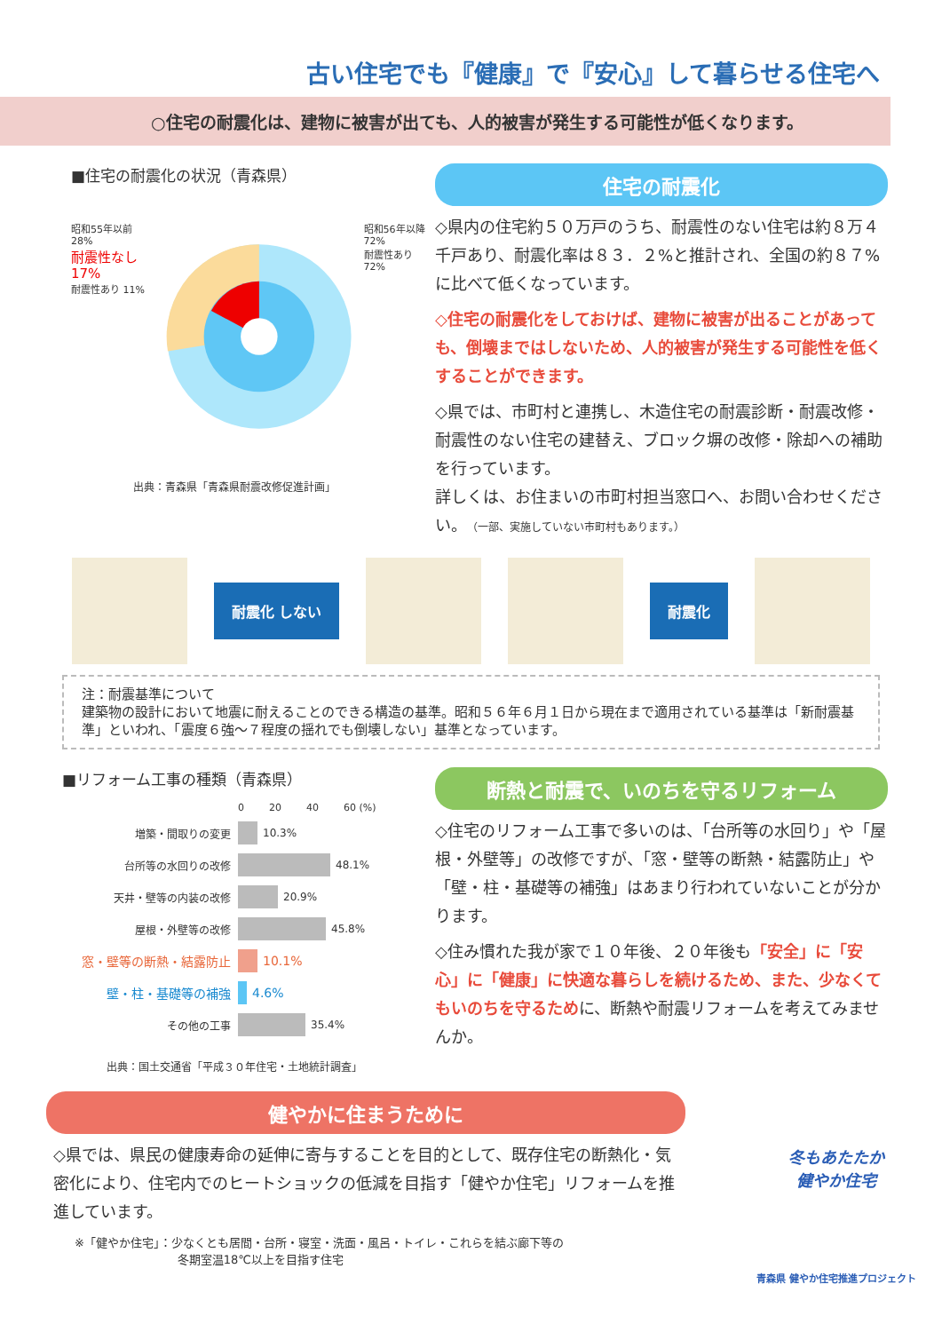古い住宅でも『健康』で『安心』して暮らせる住宅へ
○住宅の耐震化は、建物に被害が出ても、人的被害が発生する可能性が低くなります。
■住宅の耐震化の状況（青森県）
昭和55年以前 28%
耐震性なし 17%
耐震性あり 11%
昭和56年以降 72%
耐震性あり 72%
出典：青森県「青森県耐震改修促進計画」
住宅の耐震化
◇県内の住宅約５０万戸のうち、耐震性のない住宅は約８万４千戸あり、耐震化率は８３．２%と推計され、全国の約８７%に比べて低くなっています。
◇住宅の耐震化をしておけば、建物に被害が出ることがあっても、倒壊まではしないため、人的被害が発生する可能性を低くすることができます。
◇県では、市町村と連携し、木造住宅の耐震診断・耐震改修・耐震性のない住宅の建替え、ブロック塀の改修・除却への補助を行っています。
詳しくは、お住まいの市町村担当窓口へ、お問い合わせください。（一部、実施していない市町村もあります。）
耐震化 しない 耐震化
注：耐震基準について
建築物の設計において地震に耐えることのできる構造の基準。昭和５６年６月１日から現在まで適用されている基準は「新耐震基準」といわれ、「震度６強～７程度の揺れでも倒壊しない」基準となっています。
■リフォーム工事の種類（青森県）
0 20 40 60 (%)
増築・間取りの変更 10.3%
台所等の水回りの改修 48.1%
天井・壁等の内装の改修 20.9%
屋根・外壁等の改修 45.8%
窓・壁等の断熱・結露防止 10.1%
壁・柱・基礎等の補強 4.6%
その他の工事 35.4%
出典：国土交通省「平成３０年住宅・土地統計調査」
断熱と耐震で、いのちを守るリフォーム
◇住宅のリフォーム工事で多いのは、「台所等の水回り」や「屋根・外壁等」の改修ですが、「窓・壁等の断熱・結露防止」や「壁・柱・基礎等の補強」はあまり行われていないことが分かります。
◇住み慣れた我が家で１０年後、２０年後も「安全」に「安心」に「健康」に快適な暮らしを続けるため、また、少なくてもいのちを守るために、断熱や耐震リフォームを考えてみませんか。
健やかに住まうために
◇県では、県民の健康寿命の延伸に寄与することを目的として、既存住宅の断熱化・気密化により、住宅内でのヒートショックの低減を目指す「健やか住宅」リフォームを推進しています。
※「健やか住宅」：少なくとも居間・台所・寝室・洗面・風呂・トイレ・これらを結ぶ廊下等の
冬期室温18℃以上を目指す住宅
冬もあたたか
健やか住宅
青森県 健やか住宅推進プロジェクト